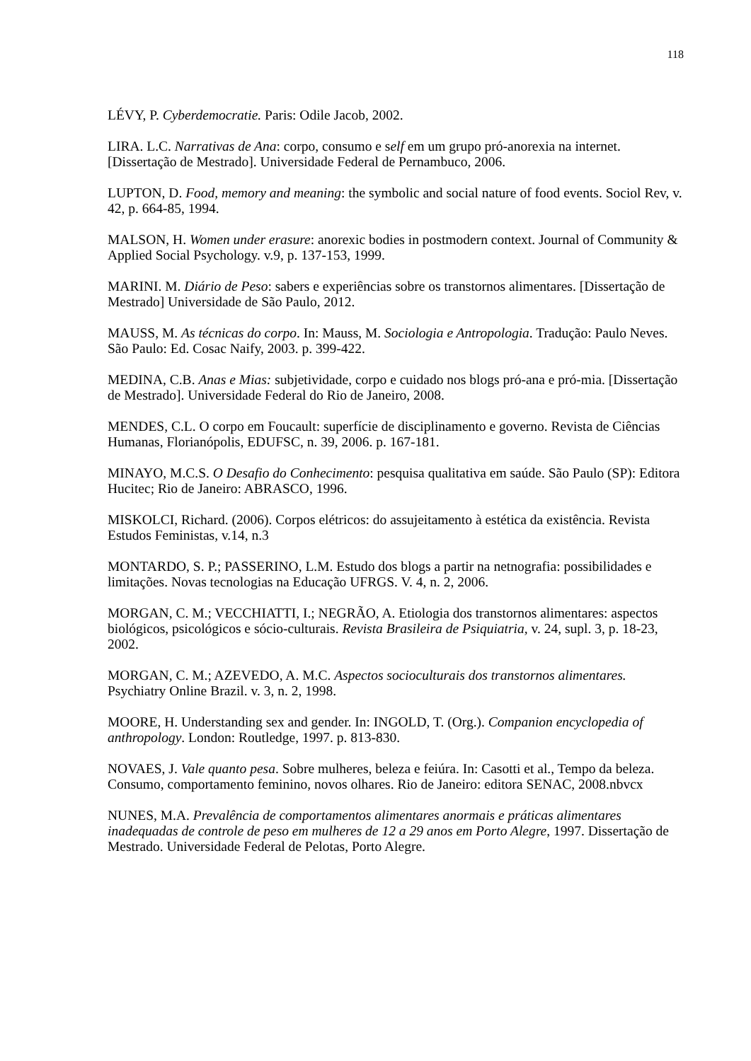118
LÉVY, P. Cyberdemocratie. Paris: Odile Jacob, 2002.
LIRA. L.C. Narrativas de Ana: corpo, consumo e self em um grupo pró-anorexia na internet. [Dissertação de Mestrado]. Universidade Federal de Pernambuco, 2006.
LUPTON, D. Food, memory and meaning: the symbolic and social nature of food events. Sociol Rev, v. 42, p. 664-85, 1994.
MALSON, H. Women under erasure: anorexic bodies in postmodern context. Journal of Community & Applied Social Psychology. v.9, p. 137-153, 1999.
MARINI. M. Diário de Peso: sabers e experiências sobre os transtornos alimentares. [Dissertação de Mestrado] Universidade de São Paulo, 2012.
MAUSS, M. As técnicas do corpo. In: Mauss, M. Sociologia e Antropologia. Tradução: Paulo Neves. São Paulo: Ed. Cosac Naify, 2003. p. 399-422.
MEDINA, C.B. Anas e Mias: subjetividade, corpo e cuidado nos blogs pró-ana e pró-mia. [Dissertação de Mestrado]. Universidade Federal do Rio de Janeiro, 2008.
MENDES, C.L. O corpo em Foucault: superfície de disciplinamento e governo. Revista de Ciências Humanas, Florianópolis, EDUFSC, n. 39, 2006. p. 167-181.
MINAYO, M.C.S. O Desafio do Conhecimento: pesquisa qualitativa em saúde. São Paulo (SP): Editora Hucitec; Rio de Janeiro: ABRASCO, 1996.
MISKOLCI, Richard. (2006). Corpos elétricos: do assujeitamento à estética da existência. Revista Estudos Feministas, v.14, n.3
MONTARDO, S. P.; PASSERINO, L.M. Estudo dos blogs a partir na netnografia: possibilidades e limitações. Novas tecnologias na Educação UFRGS. V. 4, n. 2, 2006.
MORGAN, C. M.; VECCHIATTI, I.; NEGRÃO, A. Etiologia dos transtornos alimentares: aspectos biológicos, psicológicos e sócio-culturais. Revista Brasileira de Psiquiatria, v. 24, supl. 3, p. 18-23, 2002.
MORGAN, C. M.; AZEVEDO, A. M.C. Aspectos socioculturais dos transtornos alimentares. Psychiatry Online Brazil. v. 3, n. 2, 1998.
MOORE, H. Understanding sex and gender. In: INGOLD, T. (Org.). Companion encyclopedia of anthropology. London: Routledge, 1997. p. 813-830.
NOVAES, J. Vale quanto pesa. Sobre mulheres, beleza e feiúra. In: Casotti et al., Tempo da beleza. Consumo, comportamento feminino, novos olhares. Rio de Janeiro: editora SENAC, 2008.nbvcx
NUNES, M.A. Prevalência de comportamentos alimentares anormais e práticas alimentares inadequadas de controle de peso em mulheres de 12 a 29 anos em Porto Alegre, 1997. Dissertação de Mestrado. Universidade Federal de Pelotas, Porto Alegre.